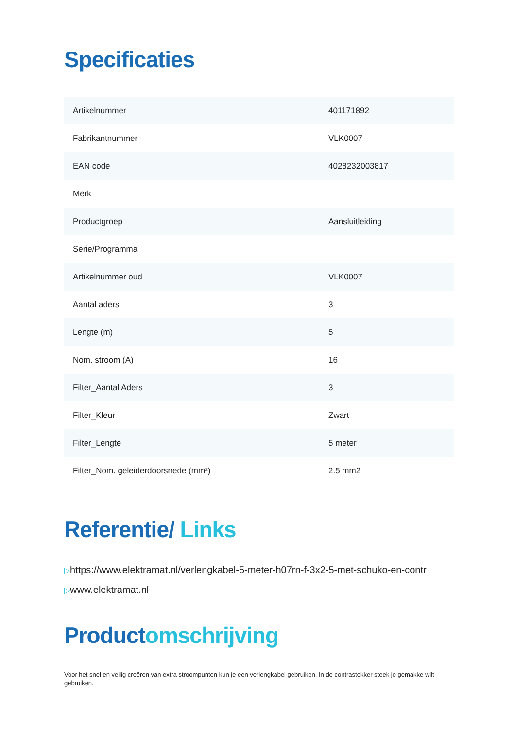Specificaties
| Artikelnummer | 401171892 |
| Fabrikantnummer | VLK0007 |
| EAN code | 4028232003817 |
| Merk | |
| Productgroep | Aansluitleiding |
| Serie/Programma | |
| Artikelnummer oud | VLK0007 |
| Aantal aders | 3 |
| Lengte (m) | 5 |
| Nom. stroom (A) | 16 |
| Filter_Aantal Aders | 3 |
| Filter_Kleur | Zwart |
| Filter_Lengte | 5 meter |
| Filter_Nom. geleiderdoorsnede (mm²) | 2.5 mm2 |
Referentie/ Links
▷https://www.elektramat.nl/verlengkabel-5-meter-h07rn-f-3x2-5-met-schuko-en-contr
▷www.elektramat.nl
Productomschrijving
Voor het snel en veilig creëren van extra stroompunten kun je een verlengkabel gebruiken. In de contrastekker steek je gemakke wilt gebruiken.